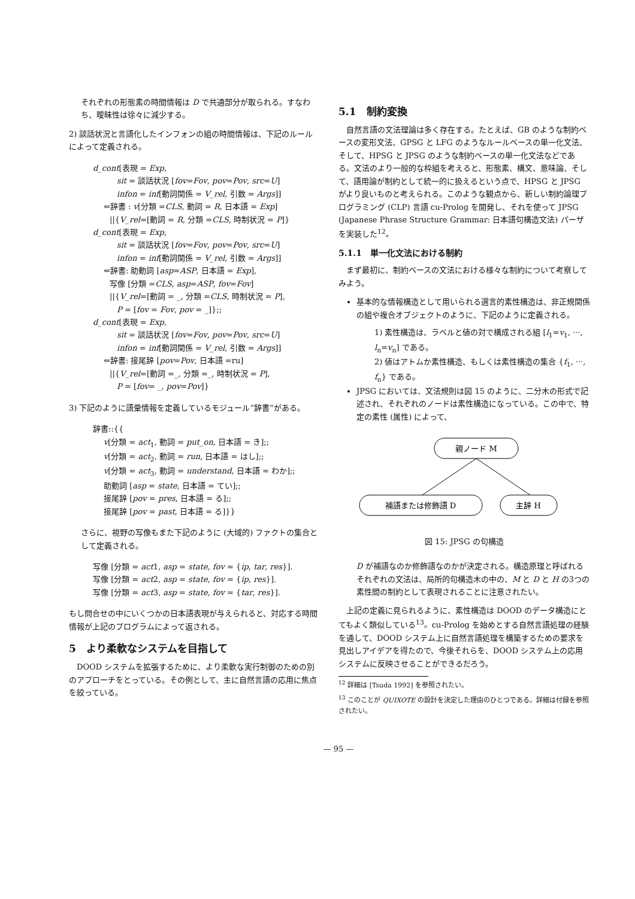それぞれの形態素の時間情報は D で共通部分が取られる。すなわち、曖昧性は徐々に減少する。
2) 談話状況と言語化したインフォンの組の時間情報は、下記のルールによって定義される。
d_cont[表現 = Exp,
sit = 談話状況 [fov=Fov, pov=Pov, src=U]
infon = inf[動詞関係 = V_rel, 引数 = Args]]
⇐辞書 : v[分類 =CLS, 動詞 = R, 日本語 = Exp]
||{V_rel=[動詞 = R, 分類 =CLS, 時制状況 = P]}
d_cont[表現 = Exp,
sit = 談話状況 [fov=Fov, pov=Pov, src=U]
infon = inf[動詞関係 = V_rel, 引数 = Args]]
⇐辞書: 助動詞 [asp=ASP, 日本語 = Exp],
写像 [分類 =CLS, asp=ASP, fov=Fov]
||{V_rel=[動詞 = _, 分類 =CLS, 時制状況 = P],
P = [fov = Fov, pov = _]};;
d_cont[表現 = Exp,
sit = 談話状況 [fov=Fov, pov=Pov, src=U]
infon = inf[動詞関係 = V_rel, 引数 = Args]]
⇐辞書: 接尾辞 [pov=Pov, 日本語 =ru]
||{V_rel=[動詞 =_, 分類 =_, 時制状況 = P],
P = [fov= _, pov=Pov]}
3) 下記のように語彙情報を定義しているモジュール“辞書”がある。
辞書::{{
v[分類 = act<sub>1</sub>, 動詞 = put_on, 日本語 = き];;
v[分類 = act<sub>2</sub>, 動詞 = run, 日本語 = はし];;
v[分類 = act<sub>3</sub>, 動詞 = understand, 日本語 = わか];;
助動詞 [asp = state, 日本語 = てい];;
接尾辞 [pov = pres, 日本語 = る];;
接尾辞 [pov = past, 日本語 = る]}}
さらに、視野の写像もまた下記のように (大域的) ファクトの集合として定義される。
写像 [分類 = act1, asp = state, fov = {ip, tar, res}].
写像 [分類 = act2, asp = state, fov = {ip, res}].
写像 [分類 = act3, asp = state, fov = {tar, res}].
もし問合せの中にいくつかの日本語表現が与えられると、対応する時間情報が上記のプログラムによって返される。
5　より柔軟なシステムを目指して
　DOOD システムを拡張するために、より柔軟な実行制御のための別のアプローチをとっている。その例として、主に自然言語の応用に焦点を絞っている。
5.1　制約変換
　自然言語の文法理論は多く存在する。たとえば、GB のような制約ベースの変形文法、GPSG と LFG のようなルールベースの単一化文法、そして、HPSG と JPSG のような制約ベースの単一化文法などである。文法のより一般的な枠組を考えると、形態素、構文、意味論、そして、語用論が制約として統一的に扱えるという点で、HPSG と JPSG がより良いものと考えられる。このような観点から、新しい制約論理プログラミング (CLP) 言語 cu-Prolog を開発し、それを使って JPSG (Japanese Phrase Structure Grammar: 日本語句構造文法) パーザを実装した<sup>12</sup>。
5.1.1　単一化文法における制約
　まず最初に、制約ベースの文法における様々な制約について考察してみよう。
基本的な情報構造として用いられる選言的素性構造は、非正規関係の組や複合オブジェクトのように、下記のように定義される。
1) 素性構造は、ラベルと値の対で構成される組 [l<sub>1</sub>=v<sub>1</sub>, ···, l<sub>n</sub>=v<sub>n</sub>] である。
2) 値はアトムか素性構造、もしくは素性構造の集合 {f<sub>1</sub>, ···, f<sub>n</sub>} である。
JPSG においては、文法規則は図 15 のように、二分木の形式で記述され、それぞれのノードは素性構造になっている。この中で、特定の素性 (属性) によって、
親ノード M
補語または修飾語 D
主辞 H
図 15: JPSG の句構造
D が補語なのか修飾語なのかが決定される。構造原理と呼ばれるそれぞれの文法は、局所的句構造木の中の、M と D と H の3つの素性間の制約として表現されることに注意されたい。
　上記の定義に見られるように、素性構造は DOOD のデータ構造にとてもよく類似している<sup>13</sup>。cu-Prolog を始めとする自然言語処理の経験を通して、DOOD システム上に自然言語処理を構築するための要求を見出しアイデアを得たので、今後それらを、DOOD システム上の応用システムに反映させることができるだろう。
<sup>12</sup> 詳細は [Tsuda 1992] を参照されたい。
<sup>13</sup> このことが QUIXOTE の設計を決定した理由のひとつである。詳細は付録を参照されたい。
— 95 —